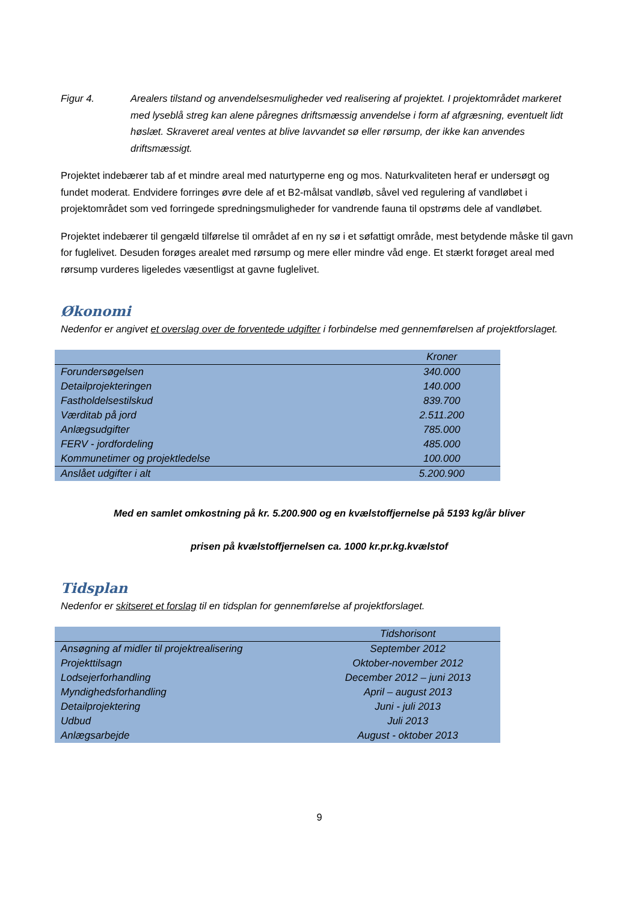Figur 4. Arealers tilstand og anvendelsesmuligheder ved realisering af projektet. I projektområdet markeret med lyseblå streg kan alene påregnes driftsmæssig anvendelse i form af afgræsning, eventuelt lidt høslæt. Skraveret areal ventes at blive lavvandet sø eller rørsump, der ikke kan anvendes driftsmæssigt.
Projektet indebærer tab af et mindre areal med naturtyperne eng og mos. Naturkvaliteten heraf er undersøgt og fundet moderat. Endvidere forringes øvre dele af et B2-målsat vandløb, såvel ved regulering af vandløbet i projektområdet som ved forringede spredningsmuligheder for vandrende fauna til opstrøms dele af vandløbet.
Projektet indebærer til gengæld tilførelse til området af en ny sø i et søfattigt område, mest betydende måske til gavn for fuglelivet. Desuden forøges arealet med rørsump og mere eller mindre våd enge. Et stærkt forøget areal med rørsump vurderes ligeledes væsentligst at gavne fuglelivet.
Økonomi
Nedenfor er angivet et overslag over de forventede udgifter i forbindelse med gennemførelsen af projektforslaget.
| | Kroner |
| --- | --- |
| Forundersøgelsen | 340.000 |
| Detailprojekteringen | 140.000 |
| Fastholdelsestilskud | 839.700 |
| Værditab på jord | 2.511.200 |
| Anlægsudgifter | 785.000 |
| FERV - jordfordeling | 485.000 |
| Kommunetimer og projektledelse | 100.000 |
| Anslået udgifter i alt | 5.200.900 |
Med en samlet omkostning på kr. 5.200.900 og en kvælstoffjernelse på 5193 kg/år bliver
prisen på kvælstoffjernelsen ca. 1000 kr.pr.kg.kvælstof
Tidsplan
Nedenfor er skitseret et forslag til en tidsplan for gennemførelse af projektforslaget.
| | Tidshorisont |
| --- | --- |
| Ansøgning af midler til projektrealisering | September 2012 |
| Projekttilsagn | Oktober-november 2012 |
| Lodsejerforhandling | December 2012 – juni 2013 |
| Myndighedsforhandling | April – august 2013 |
| Detailprojektering | Juni - juli 2013 |
| Udbud | Juli 2013 |
| Anlægsarbejde | August - oktober 2013 |
9